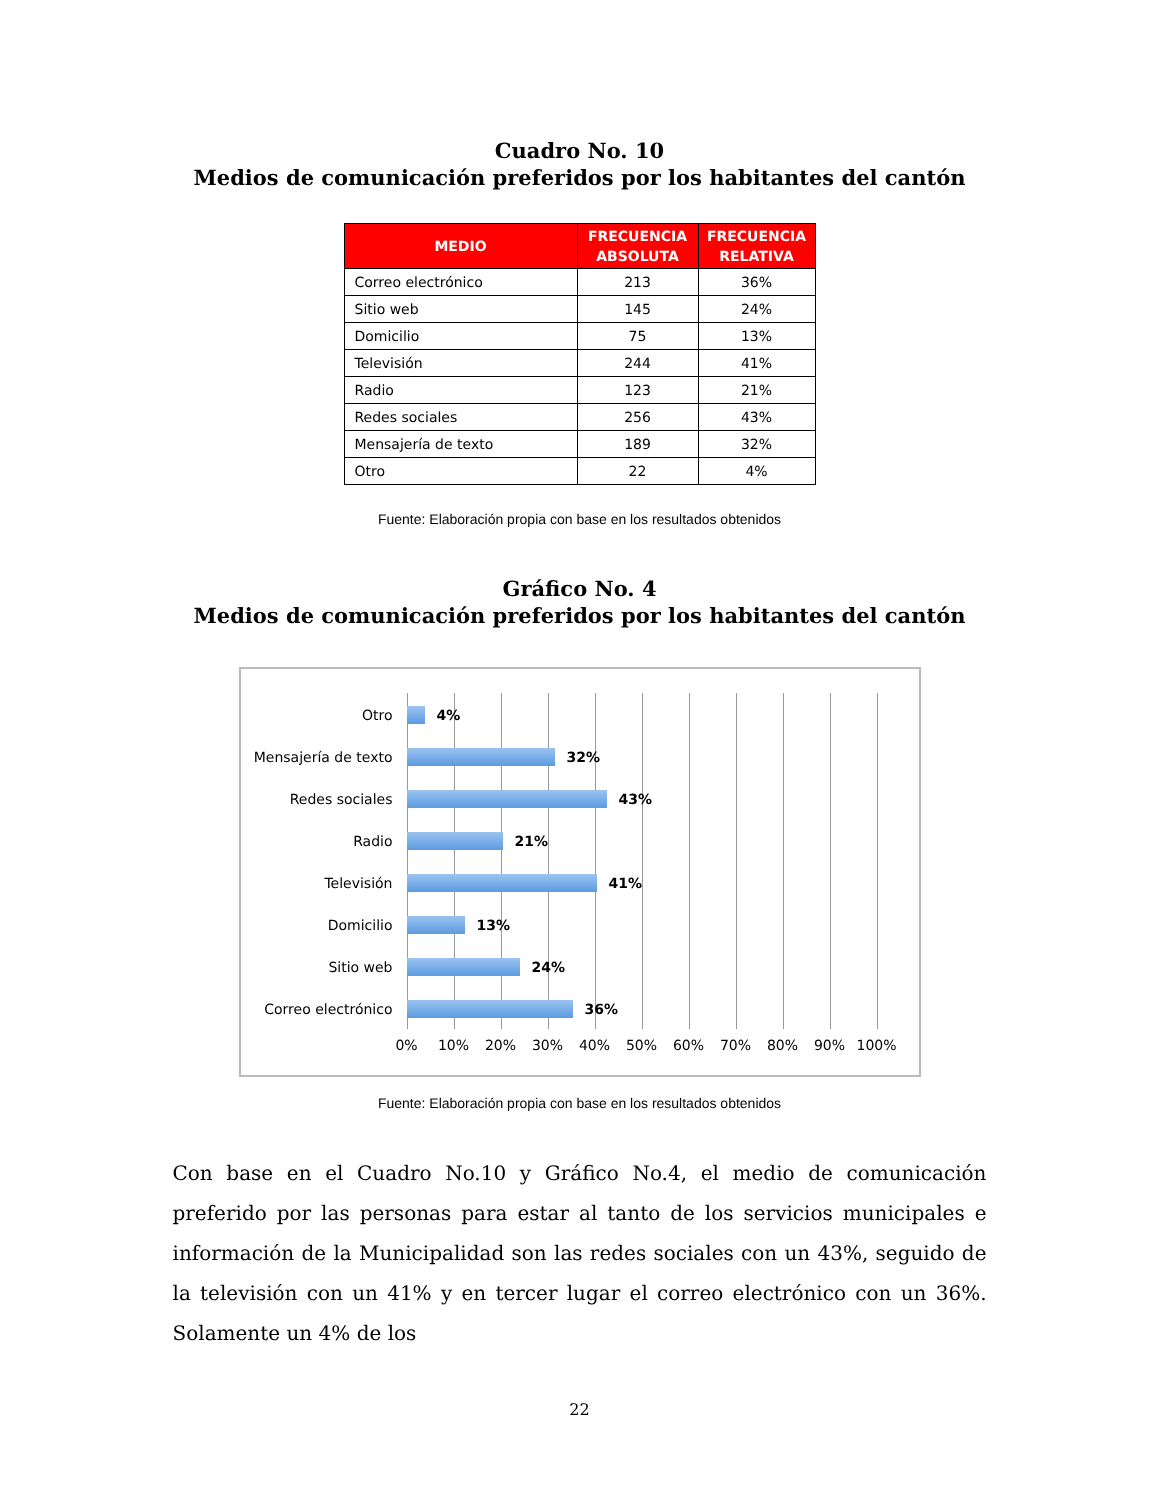Cuadro No. 10
Medios de comunicación preferidos por los habitantes del cantón
| MEDIO | FRECUENCIA ABSOLUTA | FRECUENCIA RELATIVA |
| --- | --- | --- |
| Correo electrónico | 213 | 36% |
| Sitio web | 145 | 24% |
| Domicilio | 75 | 13% |
| Televisión | 244 | 41% |
| Radio | 123 | 21% |
| Redes sociales | 256 | 43% |
| Mensajería de texto | 189 | 32% |
| Otro | 22 | 4% |
Fuente: Elaboración propia con base en los resultados obtenidos
Gráfico No. 4
Medios de comunicación preferidos por los habitantes del cantón
Otro 4%
Mensajería de texto
32%
Redes sociales 43%
Radio 21%
Televisión 41%
Domicilio 13%
Sitio web 24%
Correo electrónico 36%
0% 10% 20% 30% 40% 50% 60% 70% 80% 90% 100%
Fuente: Elaboración propia con base en los resultados obtenidos
Con base en el Cuadro No.10 y Gráfico No.4, el medio de comunicación preferido por las personas para estar al tanto de los servicios municipales e información de la Municipalidad son las redes sociales con un 43%, seguido de la televisión con un 41% y en tercer lugar el correo electrónico con un 36%. Solamente un 4% de los
22